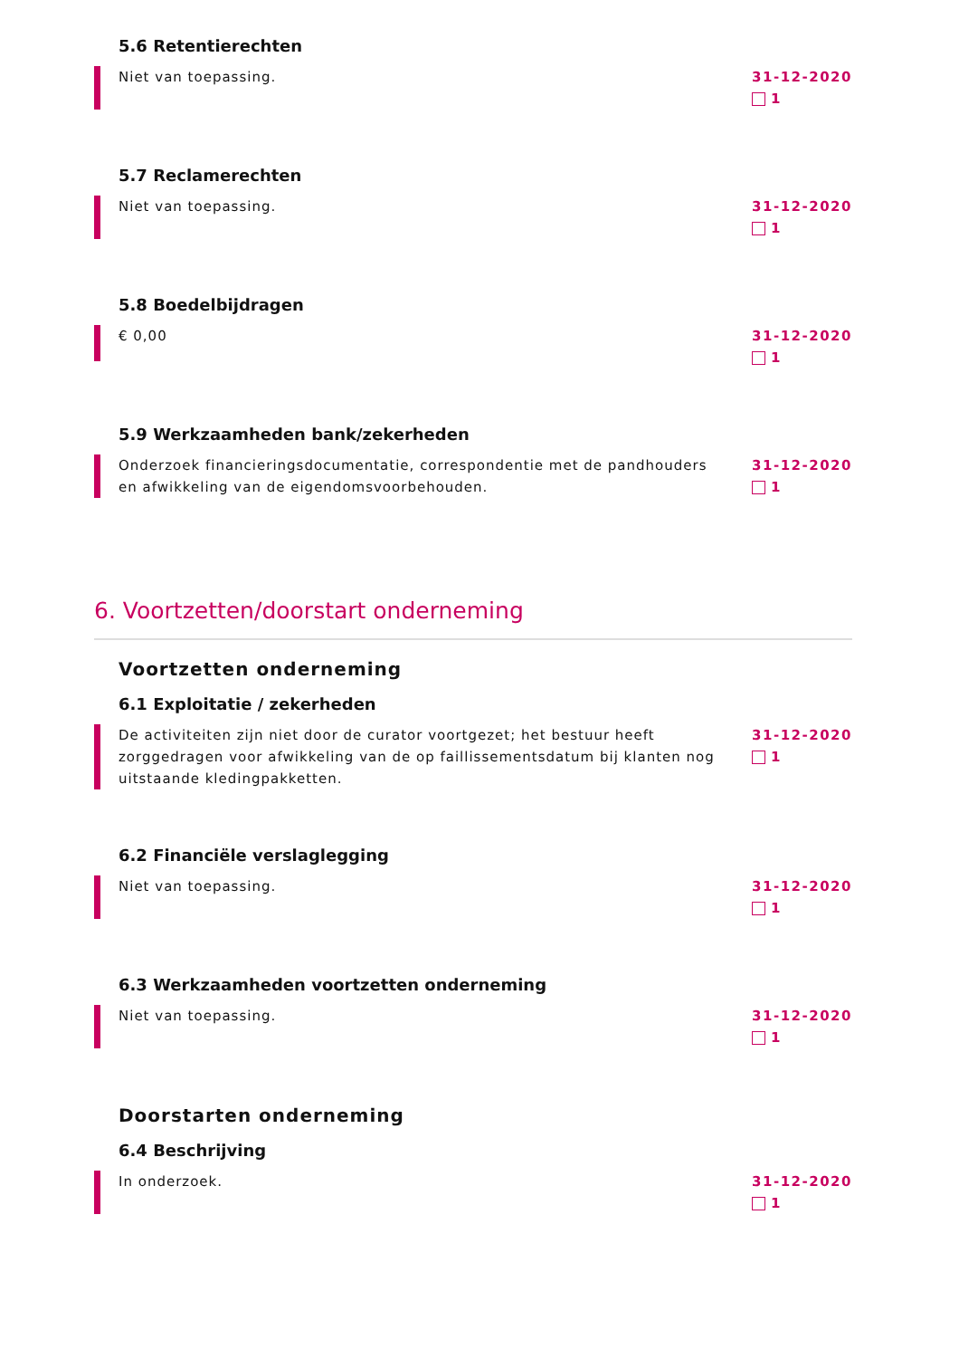5.6 Retentierechten
Niet van toepassing. 31-12-2020
1
5.7 Reclamerechten
Niet van toepassing. 31-12-2020
1
5.8 Boedelbijdragen
€ 0,00
31-12-2020
1
5.9 Werkzaamheden bank/zekerheden
Onderzoek financieringsdocumentatie, correspondentie met de pandhouders en afwikkeling van de eigendomsvoorbehouden.
31-12-2020
1
6. Voortzetten/doorstart onderneming
Voortzetten onderneming
6.1 Exploitatie / zekerheden
De activiteiten zijn niet door de curator voortgezet; het bestuur heeft zorggedragen voor afwikkeling van de op faillissementsdatum bij klanten nog uitstaande kledingpakketten.
31-12-2020
1
6.2 Financiële verslaglegging
Niet van toepassing. 31-12-2020
1
6.3 Werkzaamheden voortzetten onderneming
Niet van toepassing. 31-12-2020
1
Doorstarten onderneming
6.4 Beschrijving
In onderzoek. 31-12-2020
1